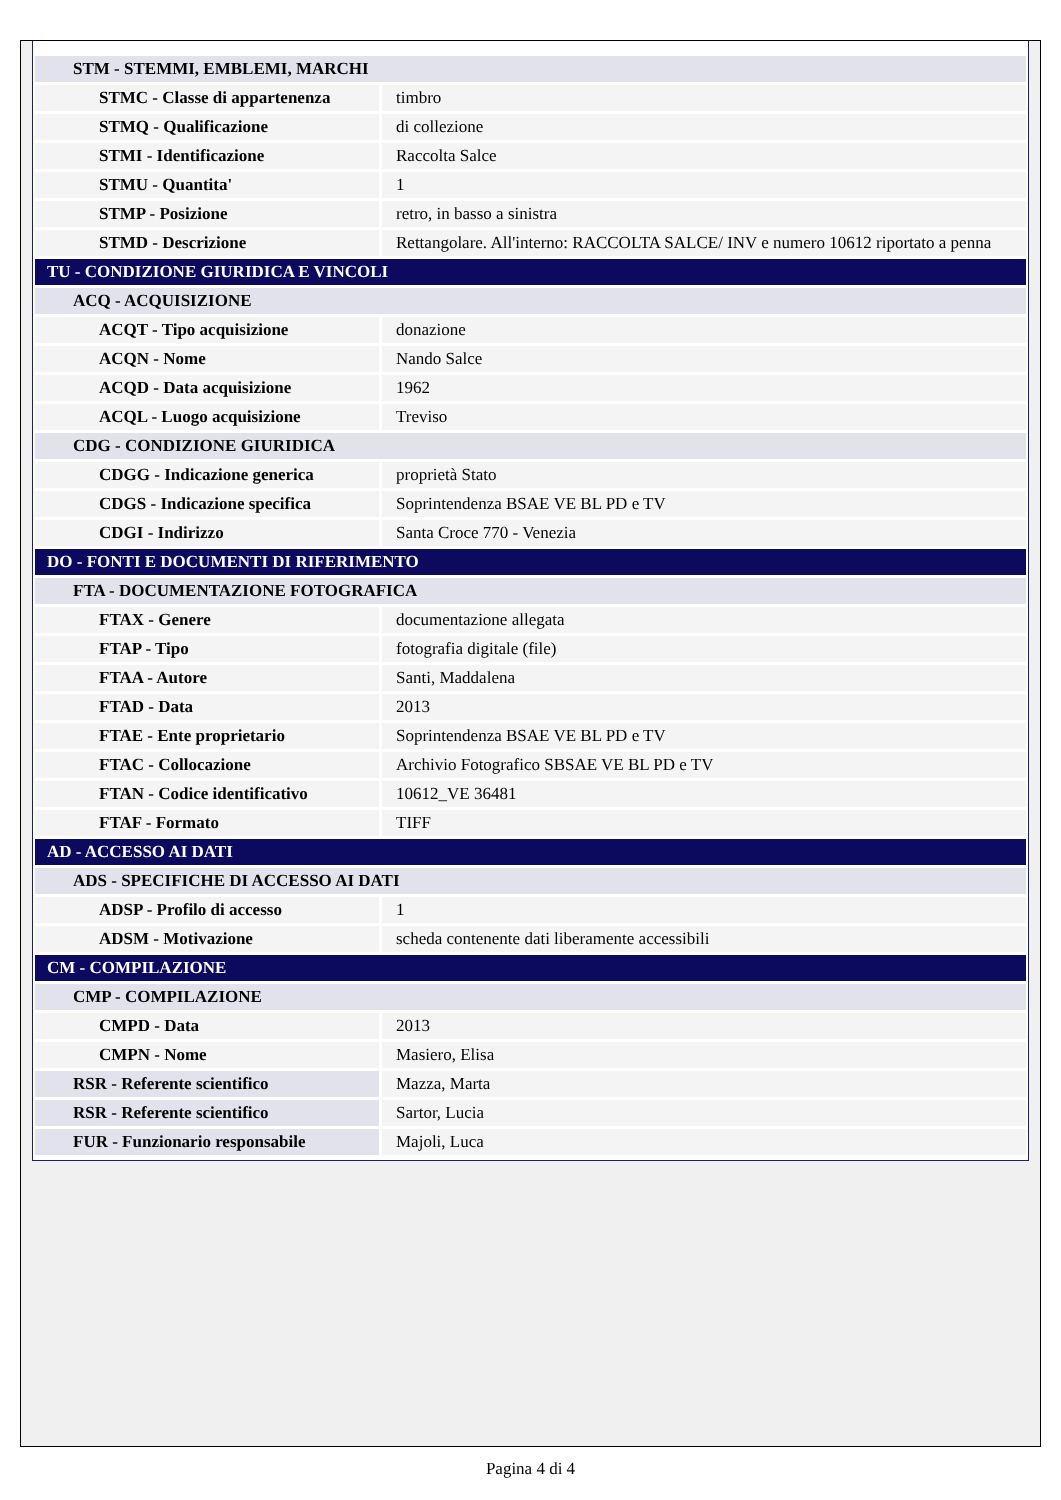| STM - STEMMI, EMBLEMI, MARCHI | |
| STMC - Classe di appartenenza | timbro |
| STMQ - Qualificazione | di collezione |
| STMI - Identificazione | Raccolta Salce |
| STMU - Quantita' | 1 |
| STMP - Posizione | retro, in basso a sinistra |
| STMD - Descrizione | Rettangolare. All'interno: RACCOLTA SALCE/ INV e numero 10612 riportato a penna |
| TU - CONDIZIONE GIURIDICA E VINCOLI | |
| ACQ - ACQUISIZIONE | |
| ACQT - Tipo acquisizione | donazione |
| ACQN - Nome | Nando Salce |
| ACQD - Data acquisizione | 1962 |
| ACQL - Luogo acquisizione | Treviso |
| CDG - CONDIZIONE GIURIDICA | |
| CDGG - Indicazione generica | proprietà Stato |
| CDGS - Indicazione specifica | Soprintendenza BSAE VE BL PD e TV |
| CDGI - Indirizzo | Santa Croce 770 - Venezia |
| DO - FONTI E DOCUMENTI DI RIFERIMENTO | |
| FTA - DOCUMENTAZIONE FOTOGRAFICA | |
| FTAX - Genere | documentazione allegata |
| FTAP - Tipo | fotografia digitale (file) |
| FTAA - Autore | Santi, Maddalena |
| FTAD - Data | 2013 |
| FTAE - Ente proprietario | Soprintendenza BSAE VE BL PD e TV |
| FTAC - Collocazione | Archivio Fotografico SBSAE VE BL PD e TV |
| FTAN - Codice identificativo | 10612_VE 36481 |
| FTAF - Formato | TIFF |
| AD - ACCESSO AI DATI | |
| ADS - SPECIFICHE DI ACCESSO AI DATI | |
| ADSP - Profilo di accesso | 1 |
| ADSM - Motivazione | scheda contenente dati liberamente accessibili |
| CM - COMPILAZIONE | |
| CMP - COMPILAZIONE | |
| CMPD - Data | 2013 |
| CMPN - Nome | Masiero, Elisa |
| RSR - Referente scientifico | Mazza, Marta |
| RSR - Referente scientifico | Sartor, Lucia |
| FUR - Funzionario responsabile | Majoli, Luca |
Pagina 4 di 4